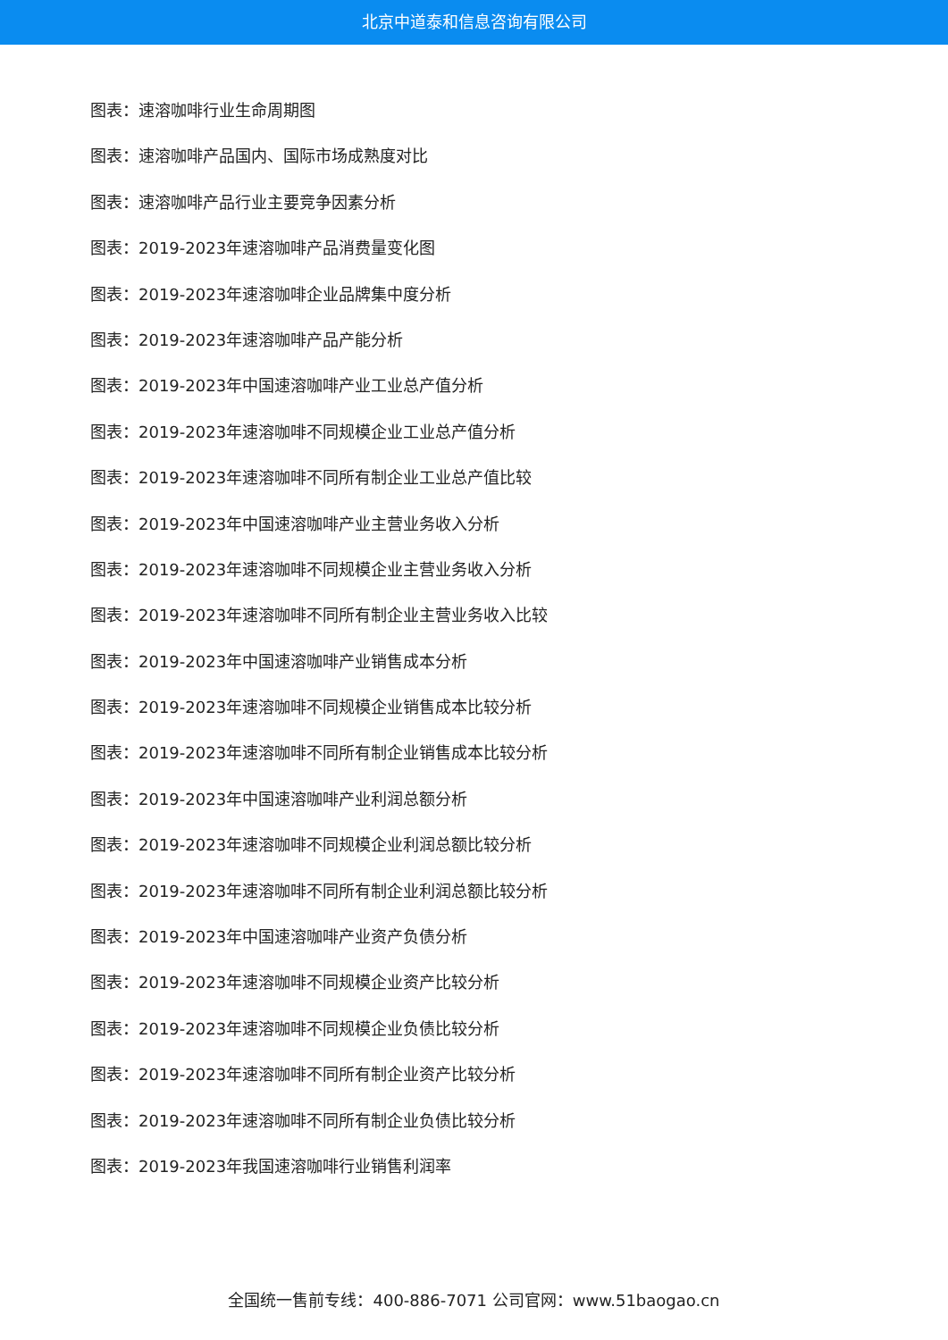北京中道泰和信息咨询有限公司
图表：速溶咖啡行业生命周期图
图表：速溶咖啡产品国内、国际市场成熟度对比
图表：速溶咖啡产品行业主要竞争因素分析
图表：2019-2023年速溶咖啡产品消费量变化图
图表：2019-2023年速溶咖啡企业品牌集中度分析
图表：2019-2023年速溶咖啡产品产能分析
图表：2019-2023年中国速溶咖啡产业工业总产值分析
图表：2019-2023年速溶咖啡不同规模企业工业总产值分析
图表：2019-2023年速溶咖啡不同所有制企业工业总产值比较
图表：2019-2023年中国速溶咖啡产业主营业务收入分析
图表：2019-2023年速溶咖啡不同规模企业主营业务收入分析
图表：2019-2023年速溶咖啡不同所有制企业主营业务收入比较
图表：2019-2023年中国速溶咖啡产业销售成本分析
图表：2019-2023年速溶咖啡不同规模企业销售成本比较分析
图表：2019-2023年速溶咖啡不同所有制企业销售成本比较分析
图表：2019-2023年中国速溶咖啡产业利润总额分析
图表：2019-2023年速溶咖啡不同规模企业利润总额比较分析
图表：2019-2023年速溶咖啡不同所有制企业利润总额比较分析
图表：2019-2023年中国速溶咖啡产业资产负债分析
图表：2019-2023年速溶咖啡不同规模企业资产比较分析
图表：2019-2023年速溶咖啡不同规模企业负债比较分析
图表：2019-2023年速溶咖啡不同所有制企业资产比较分析
图表：2019-2023年速溶咖啡不同所有制企业负债比较分析
图表：2019-2023年我国速溶咖啡行业销售利润率
全国统一售前专线：400-886-7071 公司官网：www.51baogao.cn